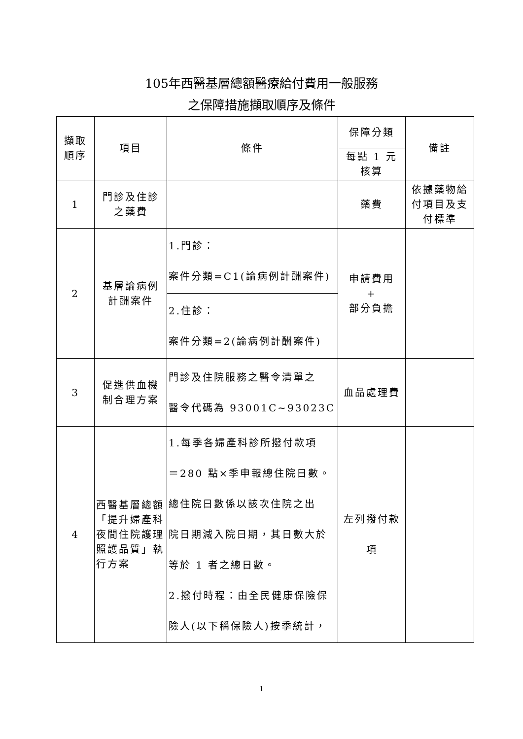105年西醫基層總額醫療給付費用一般服務
之保障措施擷取順序及條件
| 擷取 順序 | 項目 | 條件 | 保障分類 | 備註 |
| | | | 每點 1 元 核算 | |
| 1 | 門診及住診 之藥費 | | 藥費 | 依據藥物給付項目及支付標準 |
| 2 | 基層論病例 計酬案件 | 1.門診： 案件分類=C1(論病例計酬案件) | 申請費用 + 部分負擔 | |
| | | 2.住診： 案件分類=2(論病例計酬案件) | | |
| 3 | 促進供血機 制合理方案 | 門診及住院服務之醫令清單之 醫令代碼為 93001C~93023C | 血品處理費 | |
| 4 | 西醫基層總額「提升婦產科夜間住院護理照護品質」執行方案 | 1.每季各婦產科診所撥付款項 ＝280 點×季申報總住院日數。 總住院日數係以該次住院之出 院日期減入院日期，其日數大於 等於 1 者之總日數。 2.撥付時程：由全民健康保險保 險人(以下稱保險人)按季統計， | 左列撥付款 項 | |
1